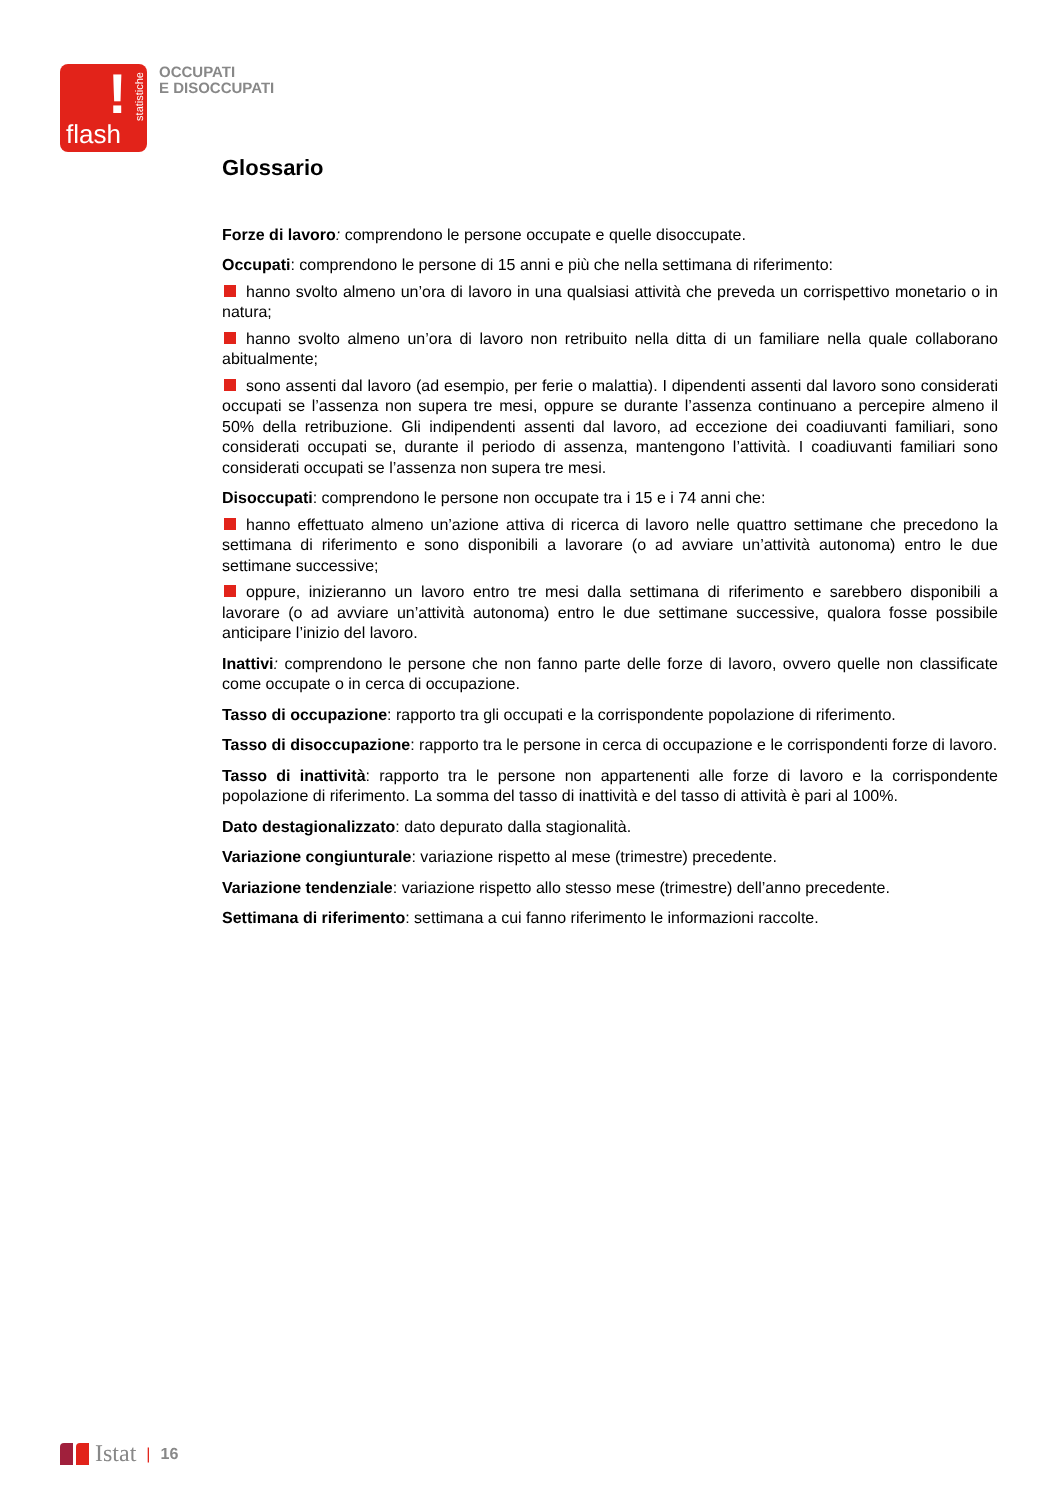!
statistiche
flash
OCCUPATI
E DISOCCUPATI
Glossario
Forze di lavoro: comprendono le persone occupate e quelle disoccupate.
Occupati: comprendono le persone di 15 anni e più che nella settimana di riferimento:
hanno svolto almeno un’ora di lavoro in una qualsiasi attività che preveda un corrispettivo monetario o in natura;
hanno svolto almeno un’ora di lavoro non retribuito nella ditta di un familiare nella quale collaborano abitualmente;
sono assenti dal lavoro (ad esempio, per ferie o malattia). I dipendenti assenti dal lavoro sono considerati occupati se l’assenza non supera tre mesi, oppure se durante l’assenza continuano a percepire almeno il 50% della retribuzione. Gli indipendenti assenti dal lavoro, ad eccezione dei coadiuvanti familiari, sono considerati occupati se, durante il periodo di assenza, mantengono l’attività. I coadiuvanti familiari sono considerati occupati se l’assenza non supera tre mesi.
Disoccupati: comprendono le persone non occupate tra i 15 e i 74 anni che:
hanno effettuato almeno un’azione attiva di ricerca di lavoro nelle quattro settimane che precedono la settimana di riferimento e sono disponibili a lavorare (o ad avviare un’attività autonoma) entro le due settimane successive;
oppure, inizieranno un lavoro entro tre mesi dalla settimana di riferimento e sarebbero disponibili a lavorare (o ad avviare un’attività autonoma) entro le due settimane successive, qualora fosse possibile anticipare l’inizio del lavoro.
Inattivi: comprendono le persone che non fanno parte delle forze di lavoro, ovvero quelle non classificate come occupate o in cerca di occupazione.
Tasso di occupazione: rapporto tra gli occupati e la corrispondente popolazione di riferimento.
Tasso di disoccupazione: rapporto tra le persone in cerca di occupazione e le corrispondenti forze di lavoro.
Tasso di inattività: rapporto tra le persone non appartenenti alle forze di lavoro e la corrispondente popolazione di riferimento. La somma del tasso di inattività e del tasso di attività è pari al 100%.
Dato destagionalizzato: dato depurato dalla stagionalità.
Variazione congiunturale: variazione rispetto al mese (trimestre) precedente.
Variazione tendenziale: variazione rispetto allo stesso mese (trimestre) dell’anno precedente.
Settimana di riferimento: settimana a cui fanno riferimento le informazioni raccolte.
Istat | 16